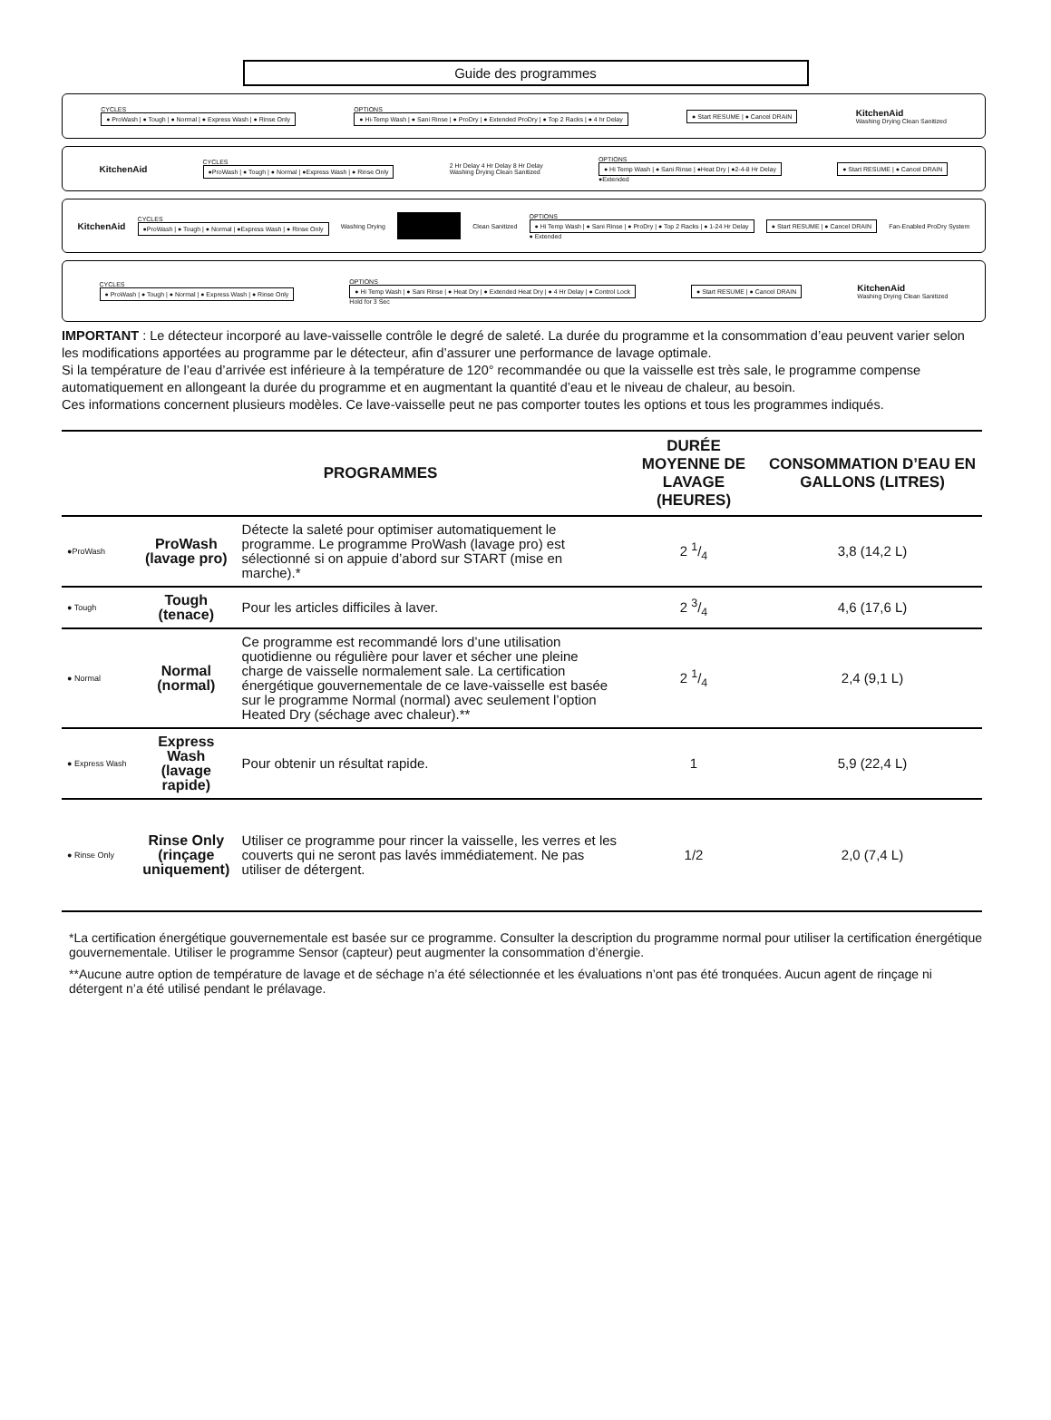Guide des programmes
CYCLES
● ProWash | ● Tough | ● Normal | ● Express Wash | ● Rinse Only
OPTIONS
● Hi-Temp Wash | ● Sani Rinse | ● ProDry | ● Extended ProDry | ● Top 2 Racks | ● 4 hr Delay
● Start RESUME | ● Cancel DRAIN
KitchenAid
Washing Drying Clean Sanitized
KitchenAid
CYCLES
●ProWash | ● Tough | ● Normal | ●Express Wash | ● Rinse Only
2 Hr Delay 4 Hr Delay 8 Hr Delay
Washing Drying Clean Sanitized
OPTIONS
● Hi Temp Wash | ● Sani Rinse | ●Heat Dry | ●2-4-8 Hr Delay
●Extended
● Start RESUME | ● Cancel DRAIN
KitchenAid
CYCLES
●ProWash | ● Tough | ● Normal | ●Express Wash | ● Rinse Only
Washing Drying Clean Sanitized
OPTIONS
● Hi Temp Wash | ● Sani Rinse | ● ProDry | ● Top 2 Racks | ● 1-24 Hr Delay
● Extended
● Start RESUME | ● Cancel DRAIN
Fan-Enabled ProDry System
CYCLES
● ProWash | ● Tough | ● Normal | ● Express Wash | ● Rinse Only
OPTIONS
● Hi Temp Wash | ● Sani Rinse | ● Heat Dry | ● Extended Heat Dry | ● 4 Hr Delay | ● Control Lock
Hold for 3 Sec
● Start RESUME | ● Cancel DRAIN
KitchenAid
Washing Drying Clean Sanitized
IMPORTANT : Le détecteur incorporé au lave-vaisselle contrôle le degré de saleté. La durée du programme et la consommation d’eau peuvent varier selon les modifications apportées au programme par le détecteur, afin d’assurer une performance de lavage optimale.
Si la température de l’eau d’arrivée est inférieure à la température de 120° recommandée ou que la vaisselle est très sale, le programme compense automatiquement en allongeant la durée du programme et en augmentant la quantité d’eau et le niveau de chaleur, au besoin.
Ces informations concernent plusieurs modèles. Ce lave-vaisselle peut ne pas comporter toutes les options et tous les programmes indiqués.
| | PROGRAMMES | | DURÉE MOYENNE DE LAVAGE (HEURES) | CONSOMMATION D’EAU EN GALLONS (LITRES) |
| --- | --- | --- | --- | --- |
| ●ProWash | ProWash (lavage pro) | Détecte la saleté pour optimiser automatiquement le programme. Le programme ProWash (lavage pro) est sélectionné si on appuie d’abord sur START (mise en marche).* | 2 1/4 | 3,8 (14,2 L) |
| ● Tough | Tough (tenace) | Pour les articles difficiles à laver. | 2 3/4 | 4,6 (17,6 L) |
| ● Normal | Normal (normal) | Ce programme est recommandé lors d’une utilisation quotidienne ou régulière pour laver et sécher une pleine charge de vaisselle normalement sale. La certification énergétique gouvernementale de ce lave-vaisselle est basée sur le programme Normal (normal) avec seulement l’option Heated Dry (séchage avec chaleur).** | 2 1/4 | 2,4 (9,1 L) |
| ● Express Wash | Express Wash (lavage rapide) | Pour obtenir un résultat rapide. | 1 | 5,9 (22,4 L) |
| ● Rinse Only | Rinse Only (rinçage uniquement) | Utiliser ce programme pour rincer la vaisselle, les verres et les couverts qui ne seront pas lavés immédiatement. Ne pas utiliser de détergent. | 1/2 | 2,0 (7,4 L) |
*La certification énergétique gouvernementale est basée sur ce programme. Consulter la description du programme normal pour utiliser la certification énergétique gouvernementale. Utiliser le programme Sensor (capteur) peut augmenter la consommation d’énergie.
**Aucune autre option de température de lavage et de séchage n’a été sélectionnée et les évaluations n’ont pas été tronquées. Aucun agent de rinçage ni détergent n’a été utilisé pendant le prélavage.